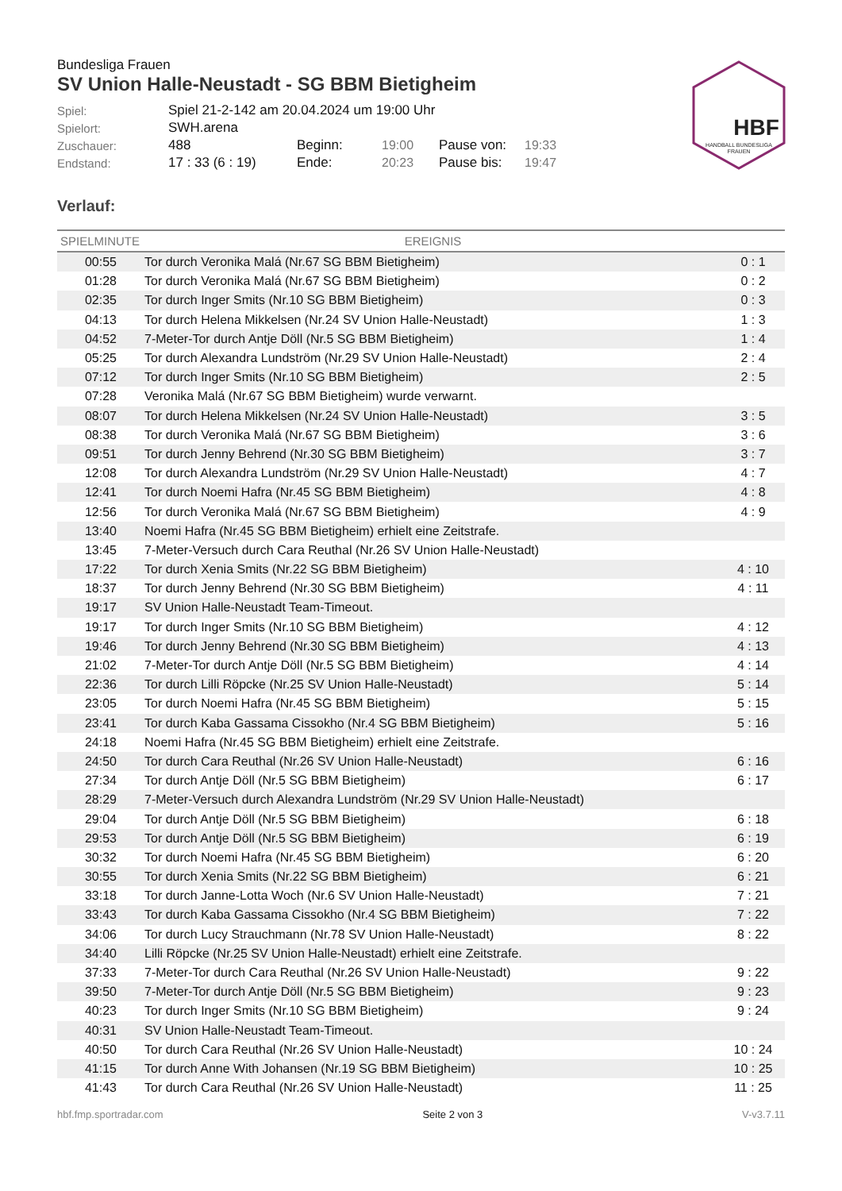HBF
HANDBALL BUNDESLIGA
FRAUEN
Bundesliga Frauen
SV Union Halle-Neustadt - SG BBM Bietigheim
| Spiel: | Spiel 21-2-142 am 20.04.2024 um 19:00 Uhr | | | | |
| Spielort: | SWH.arena | | | | |
| Zuschauer: | 488 | Beginn: | 19:00 | Pause von: | 19:33 |
| Endstand: | 17 : 33 (6 : 19) | Ende: | 20:23 | Pause bis: | 19:47 |
Verlauf:
| SPIELMINUTE | EREIGNIS | |
| --- | --- | --- |
| 00:55 | Tor durch Veronika Malá (Nr.67 SG BBM Bietigheim) | 0 : 1 |
| 01:28 | Tor durch Veronika Malá (Nr.67 SG BBM Bietigheim) | 0 : 2 |
| 02:35 | Tor durch Inger Smits (Nr.10 SG BBM Bietigheim) | 0 : 3 |
| 04:13 | Tor durch Helena Mikkelsen (Nr.24 SV Union Halle-Neustadt) | 1 : 3 |
| 04:52 | 7-Meter-Tor durch Antje Döll (Nr.5 SG BBM Bietigheim) | 1 : 4 |
| 05:25 | Tor durch Alexandra Lundström (Nr.29 SV Union Halle-Neustadt) | 2 : 4 |
| 07:12 | Tor durch Inger Smits (Nr.10 SG BBM Bietigheim) | 2 : 5 |
| 07:28 | Veronika Malá (Nr.67 SG BBM Bietigheim) wurde verwarnt. | |
| 08:07 | Tor durch Helena Mikkelsen (Nr.24 SV Union Halle-Neustadt) | 3 : 5 |
| 08:38 | Tor durch Veronika Malá (Nr.67 SG BBM Bietigheim) | 3 : 6 |
| 09:51 | Tor durch Jenny Behrend (Nr.30 SG BBM Bietigheim) | 3 : 7 |
| 12:08 | Tor durch Alexandra Lundström (Nr.29 SV Union Halle-Neustadt) | 4 : 7 |
| 12:41 | Tor durch Noemi Hafra (Nr.45 SG BBM Bietigheim) | 4 : 8 |
| 12:56 | Tor durch Veronika Malá (Nr.67 SG BBM Bietigheim) | 4 : 9 |
| 13:40 | Noemi Hafra (Nr.45 SG BBM Bietigheim) erhielt eine Zeitstrafe. | |
| 13:45 | 7-Meter-Versuch durch Cara Reuthal (Nr.26 SV Union Halle-Neustadt) | |
| 17:22 | Tor durch Xenia Smits (Nr.22 SG BBM Bietigheim) | 4 : 10 |
| 18:37 | Tor durch Jenny Behrend (Nr.30 SG BBM Bietigheim) | 4 : 11 |
| 19:17 | SV Union Halle-Neustadt Team-Timeout. | |
| 19:17 | Tor durch Inger Smits (Nr.10 SG BBM Bietigheim) | 4 : 12 |
| 19:46 | Tor durch Jenny Behrend (Nr.30 SG BBM Bietigheim) | 4 : 13 |
| 21:02 | 7-Meter-Tor durch Antje Döll (Nr.5 SG BBM Bietigheim) | 4 : 14 |
| 22:36 | Tor durch Lilli Röpcke (Nr.25 SV Union Halle-Neustadt) | 5 : 14 |
| 23:05 | Tor durch Noemi Hafra (Nr.45 SG BBM Bietigheim) | 5 : 15 |
| 23:41 | Tor durch Kaba Gassama Cissokho (Nr.4 SG BBM Bietigheim) | 5 : 16 |
| 24:18 | Noemi Hafra (Nr.45 SG BBM Bietigheim) erhielt eine Zeitstrafe. | |
| 24:50 | Tor durch Cara Reuthal (Nr.26 SV Union Halle-Neustadt) | 6 : 16 |
| 27:34 | Tor durch Antje Döll (Nr.5 SG BBM Bietigheim) | 6 : 17 |
| 28:29 | 7-Meter-Versuch durch Alexandra Lundström (Nr.29 SV Union Halle-Neustadt) | |
| 29:04 | Tor durch Antje Döll (Nr.5 SG BBM Bietigheim) | 6 : 18 |
| 29:53 | Tor durch Antje Döll (Nr.5 SG BBM Bietigheim) | 6 : 19 |
| 30:32 | Tor durch Noemi Hafra (Nr.45 SG BBM Bietigheim) | 6 : 20 |
| 30:55 | Tor durch Xenia Smits (Nr.22 SG BBM Bietigheim) | 6 : 21 |
| 33:18 | Tor durch Janne-Lotta Woch (Nr.6 SV Union Halle-Neustadt) | 7 : 21 |
| 33:43 | Tor durch Kaba Gassama Cissokho (Nr.4 SG BBM Bietigheim) | 7 : 22 |
| 34:06 | Tor durch Lucy Strauchmann (Nr.78 SV Union Halle-Neustadt) | 8 : 22 |
| 34:40 | Lilli Röpcke (Nr.25 SV Union Halle-Neustadt) erhielt eine Zeitstrafe. | |
| 37:33 | 7-Meter-Tor durch Cara Reuthal (Nr.26 SV Union Halle-Neustadt) | 9 : 22 |
| 39:50 | 7-Meter-Tor durch Antje Döll (Nr.5 SG BBM Bietigheim) | 9 : 23 |
| 40:23 | Tor durch Inger Smits (Nr.10 SG BBM Bietigheim) | 9 : 24 |
| 40:31 | SV Union Halle-Neustadt Team-Timeout. | |
| 40:50 | Tor durch Cara Reuthal (Nr.26 SV Union Halle-Neustadt) | 10 : 24 |
| 41:15 | Tor durch Anne With Johansen (Nr.19 SG BBM Bietigheim) | 10 : 25 |
| 41:43 | Tor durch Cara Reuthal (Nr.26 SV Union Halle-Neustadt) | 11 : 25 |
hbf.fmp.sportradar.com Seite 2 von 3 V-v3.7.11